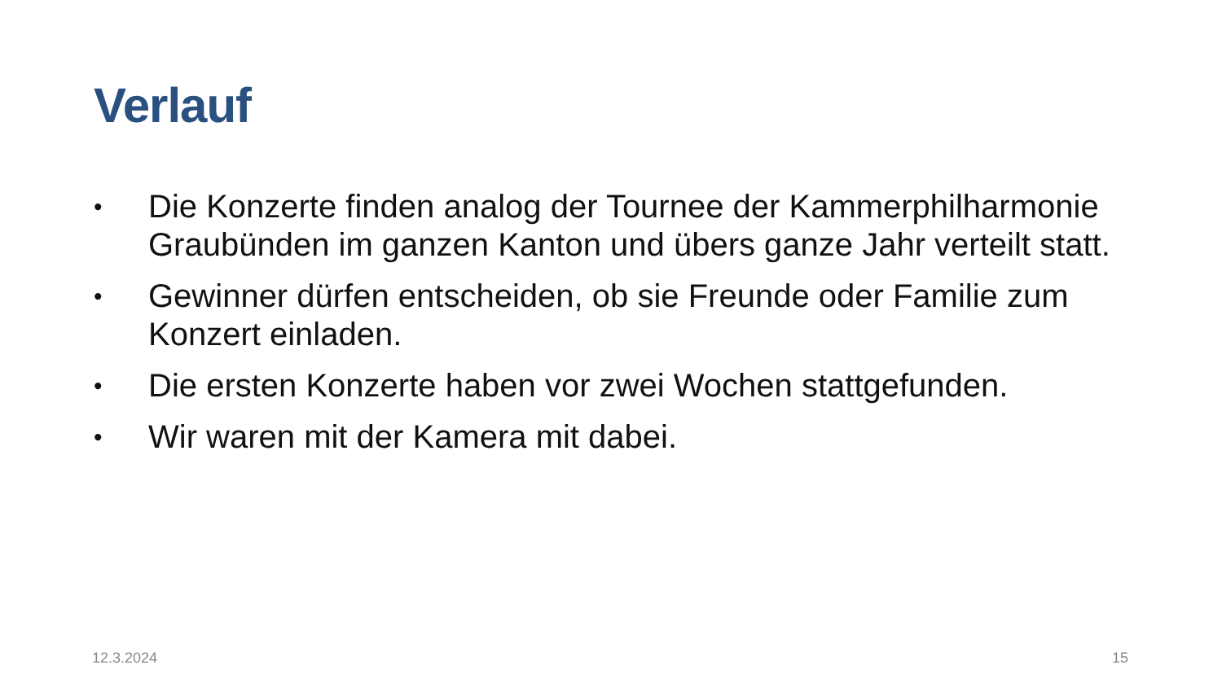Verlauf
• Die Konzerte finden analog der Tournee der Kammerphilharmonie Graubünden im ganzen Kanton und übers ganze Jahr verteilt statt.
• Gewinner dürfen entscheiden, ob sie Freunde oder Familie zum Konzert einladen.
• Die ersten Konzerte haben vor zwei Wochen stattgefunden.
• Wir waren mit der Kamera mit dabei.
12.3.2024 15